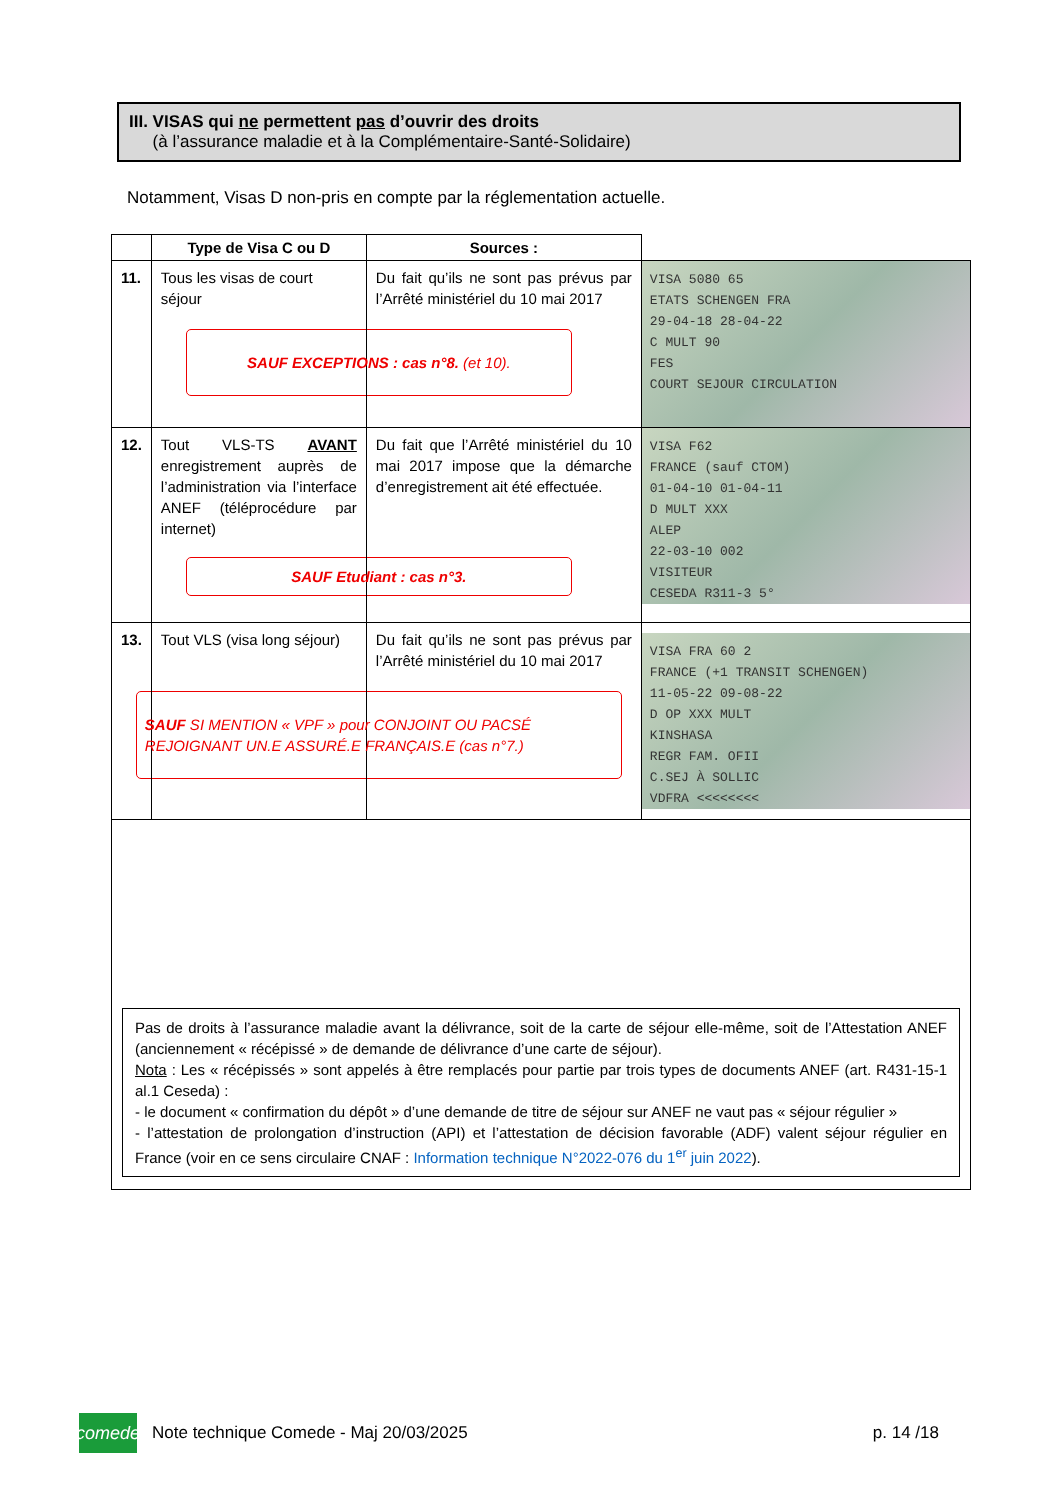III. VISAS qui ne permettent pas d’ouvrir des droits
(à l’assurance maladie et à la Complémentaire-Santé-Solidaire)
Notamment, Visas D non-pris en compte par la réglementation actuelle.
| | Type de Visa C ou D | Sources : | |
| --- | --- | --- | --- |
| 11. | Tous les visas de court séjour | Du fait qu’ils ne sont pas prévus par l’Arrêté ministériel du 10 mai 2017 SAUF EXCEPTIONS : cas n°8. (et 10). | VISA 5080 65 ETATS SCHENGEN FRA 29-04-18 28-04-22 C MULT 90 FES COURT SEJOUR CIRCULATION |
| 12. | Tout VLS-TS AVANT enregistrement auprès de l’administration via l’interface ANEF (téléprocédure par internet) | Du fait que l’Arrêté ministériel du 10 mai 2017 impose que la démarche d’enregistrement ait été effectuée. SAUF Etudiant : cas n°3. | VISA F62 FRANCE (sauf CTOM) 01-04-10 01-04-11 D MULT XXX ALEP 22-03-10 002 VISITEUR CESEDA R311-3 5° |
| 13. | Tout VLS (visa long séjour) | Du fait qu’ils ne sont pas prévus par l’Arrêté ministériel du 10 mai 2017 SAUF SI MENTION « VPF » pour CONJOINT OU PACSÉ REJOIGNANT UN.E ASSURÉ.E FRANÇAIS.E (cas n°7.) | VISA FRA 60 2 FRANCE (+1 TRANSIT SCHENGEN) 11-05-22 09-08-22 D OP XXX MULT KINSHASA REGR FAM. OFII C.SEJ À SOLLIC VDFRA <<<<<<<< |
| Pas de droits à l’assurance maladie avant la délivrance, soit de la carte de séjour elle-même, soit de l’Attestation ANEF (anciennement « récépissé » de demande de délivrance d’une carte de séjour). Nota : Les « récépissés » sont appelés à être remplacés pour partie par trois types de documents ANEF (art. R431-15-1 al.1 Ceseda) : - le document « confirmation du dépôt » d’une demande de titre de séjour sur ANEF ne vaut pas « séjour régulier » - l’attestation de prolongation d’instruction (API) et l’attestation de décision favorable (ADF) valent séjour régulier en France (voir en ce sens circulaire CNAF : Information technique N°2022-076 du 1<sup>er</sup> juin 2022 ). | | | |
comede
Note technique Comede - Maj 20/03/2025 p. 14 /18